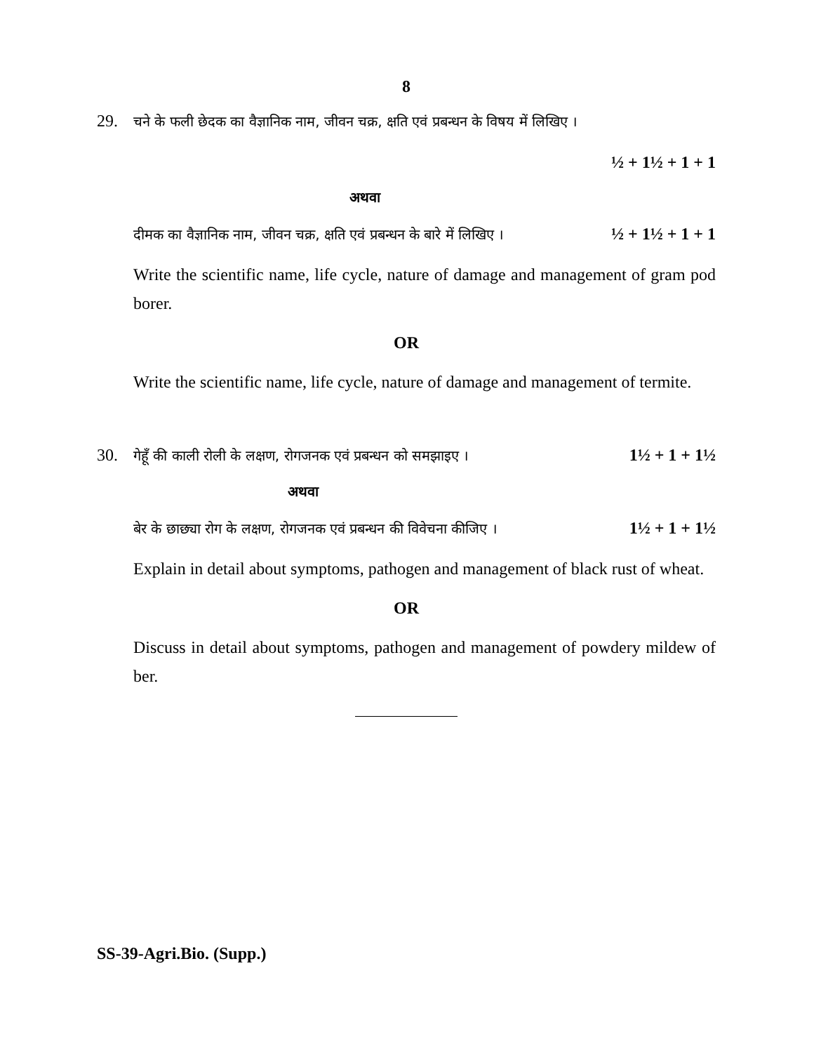8
29. चने के फली छेदक का वैज्ञानिक नाम, जीवन चक्र, क्षति एवं प्रबन्धन के विषय में लिखिए ।
½ + 1½ + 1 + 1
अथवा
दीमक का वैज्ञानिक नाम, जीवन चक्र, क्षति एवं प्रबन्धन के बारे में लिखिए । ½ + 1½ + 1 + 1
Write the scientific name, life cycle, nature of damage and management of gram pod borer.
OR
Write the scientific name, life cycle, nature of damage and management of termite.
30. गेहूँ की काली रोली के लक्षण, रोगजनक एवं प्रबन्धन को समझाइए । 1½ + 1 + 1½
अथवा
बेर के छाछ्या रोग के लक्षण, रोगजनक एवं प्रबन्धन की विवेचना कीजिए । 1½ + 1 + 1½
Explain in detail about symptoms, pathogen and management of black rust of wheat.
OR
Discuss in detail about symptoms, pathogen and management of powdery mildew of ber.
SS-39-Agri.Bio. (Supp.)